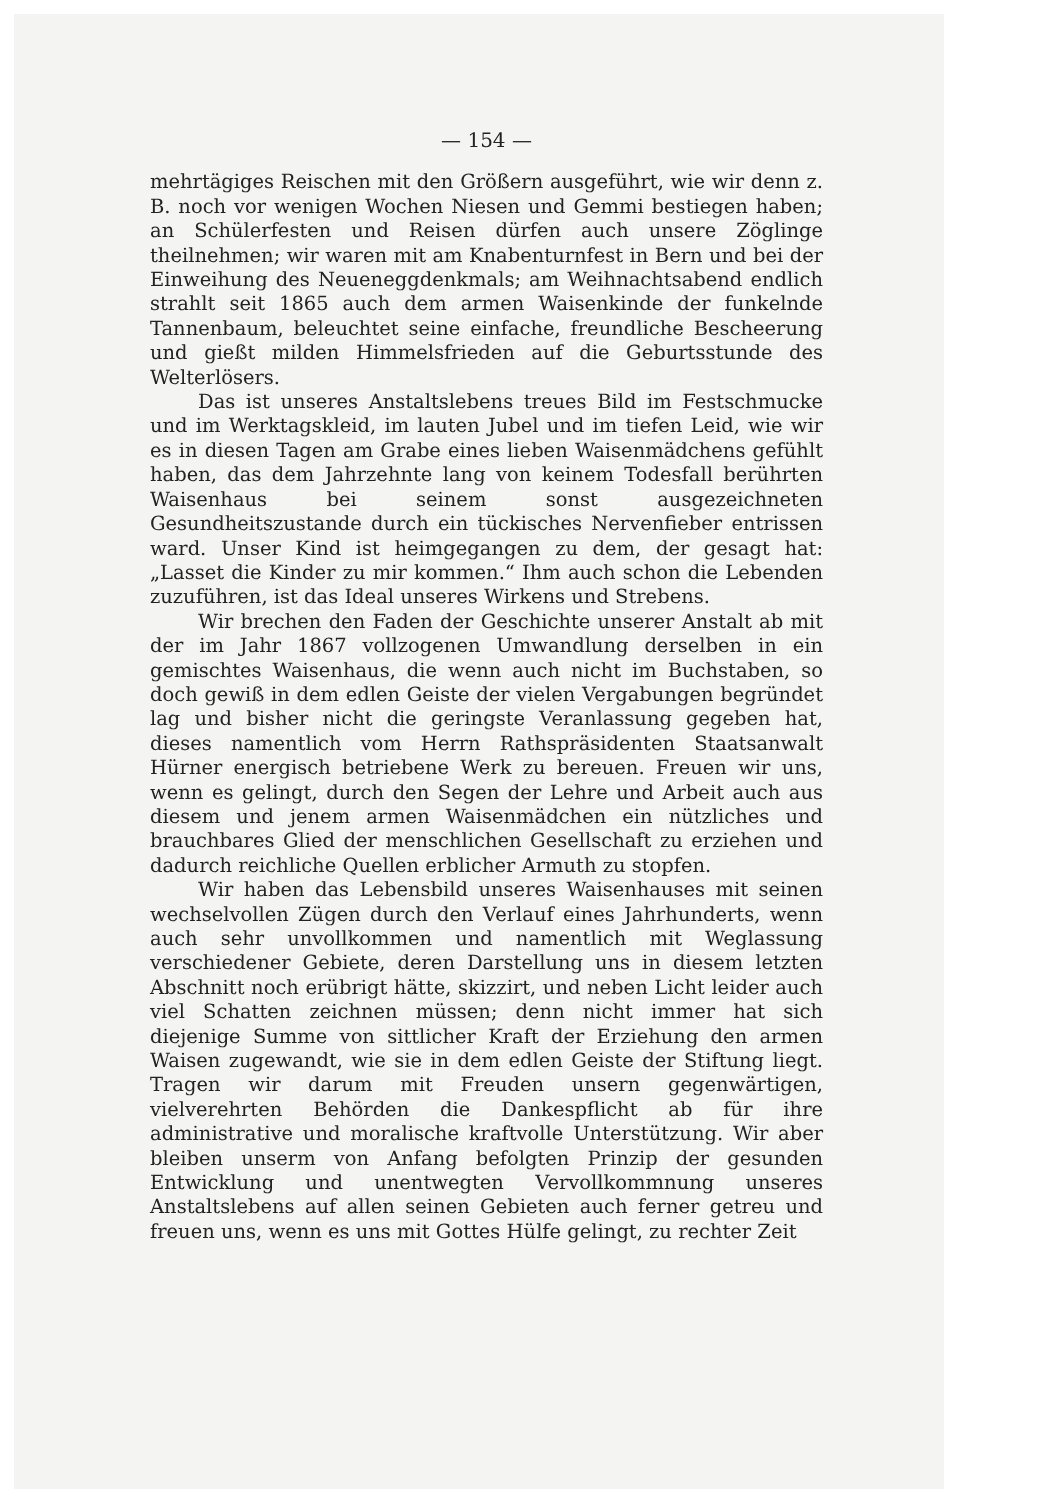— 154 —
mehrtägiges Reischen mit den Größern ausgeführt, wie wir denn z. B. noch vor wenigen Wochen Niesen und Gemmi bestiegen haben; an Schülerfesten und Reisen dürfen auch unsere Zöglinge theilnehmen; wir waren mit am Knabenturnfest in Bern und bei der Einweihung des Neueneggdenkmals; am Weihnachtsabend endlich strahlt seit 1865 auch dem armen Waisenkinde der funkelnde Tannenbaum, beleuchtet seine einfache, freundliche Bescheerung und gießt milden Himmelsfrieden auf die Geburtsstunde des Welterlösers.
Das ist unseres Anstaltslebens treues Bild im Festschmucke und im Werktagskleid, im lauten Jubel und im tiefen Leid, wie wir es in diesen Tagen am Grabe eines lieben Waisenmädchens gefühlt haben, das dem Jahrzehnte lang von keinem Todesfall berührten Waisenhaus bei seinem sonst ausgezeichneten Gesundheitszustande durch ein tückisches Nervenfieber entrissen ward. Unser Kind ist heimgegangen zu dem, der gesagt hat: „Lasset die Kinder zu mir kommen.“ Ihm auch schon die Lebenden zuzuführen, ist das Ideal unseres Wirkens und Strebens.
Wir brechen den Faden der Geschichte unserer Anstalt ab mit der im Jahr 1867 vollzogenen Umwandlung derselben in ein gemischtes Waisenhaus, die wenn auch nicht im Buchstaben, so doch gewiß in dem edlen Geiste der vielen Vergabungen begründet lag und bisher nicht die geringste Veranlassung gegeben hat, dieses namentlich vom Herrn Rathspräsidenten Staatsanwalt Hürner energisch betriebene Werk zu bereuen. Freuen wir uns, wenn es gelingt, durch den Segen der Lehre und Arbeit auch aus diesem und jenem armen Waisenmädchen ein nützliches und brauchbares Glied der menschlichen Gesellschaft zu erziehen und dadurch reichliche Quellen erblicher Armuth zu stopfen.
Wir haben das Lebensbild unseres Waisenhauses mit seinen wechselvollen Zügen durch den Verlauf eines Jahrhunderts, wenn auch sehr unvollkommen und namentlich mit Weglassung verschiedener Gebiete, deren Darstellung uns in diesem letzten Abschnitt noch erübrigt hätte, skizzirt, und neben Licht leider auch viel Schatten zeichnen müssen; denn nicht immer hat sich diejenige Summe von sittlicher Kraft der Erziehung den armen Waisen zugewandt, wie sie in dem edlen Geiste der Stiftung liegt. Tragen wir darum mit Freuden unsern gegenwärtigen, vielverehrten Behörden die Dankespflicht ab für ihre administrative und moralische kraftvolle Unterstützung. Wir aber bleiben unserm von Anfang befolgten Prinzip der gesunden Entwicklung und unentwegten Vervollkommnung unseres Anstaltslebens auf allen seinen Gebieten auch ferner getreu und freuen uns, wenn es uns mit Gottes Hülfe gelingt, zu rechter Zeit